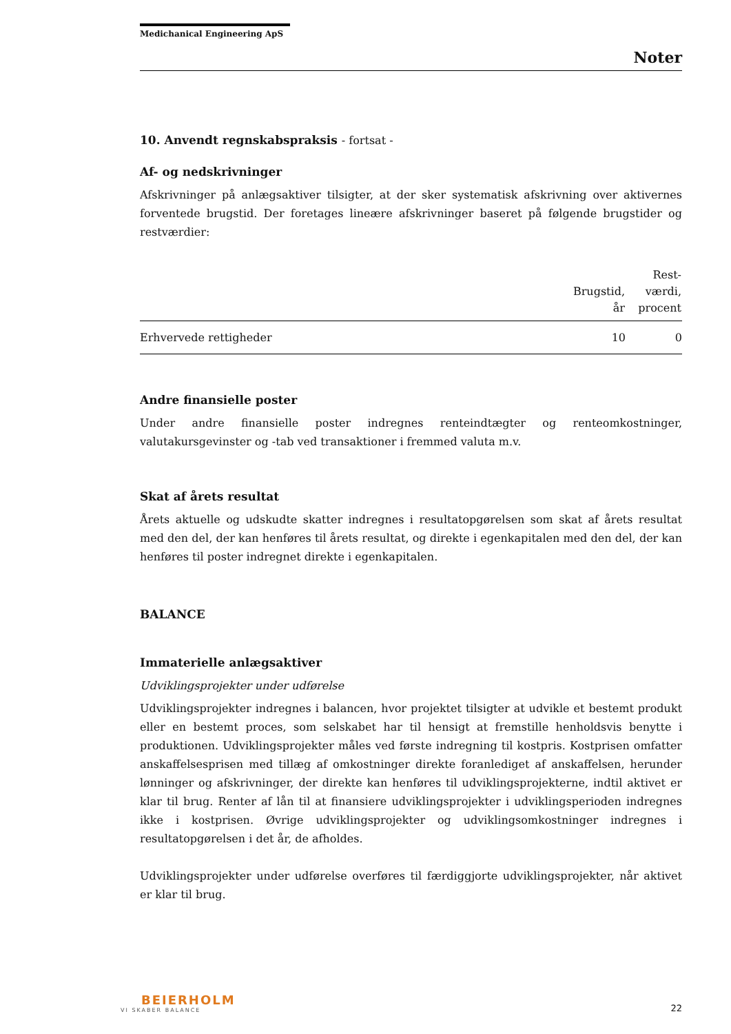Medichanical Engineering ApS
Noter
10. Anvendt regnskabspraksis - fortsat -
Af- og nedskrivninger
Afskrivninger på anlægsaktiver tilsigter, at der sker systematisk afskrivning over aktivernes forventede brugstid. Der foretages lineære afskrivninger baseret på følgende brugstider og restværdier:
| | Brugstid, år | Rest- værdi, procent |
| --- | --- | --- |
| Erhvervede rettigheder | 10 | 0 |
Andre finansielle poster
Under andre finansielle poster indregnes renteindtægter og renteomkostninger, valutakursgevinster og -tab ved transaktioner i fremmed valuta m.v.
Skat af årets resultat
Årets aktuelle og udskudte skatter indregnes i resultatopgørelsen som skat af årets resultat med den del, der kan henføres til årets resultat, og direkte i egenkapitalen med den del, der kan henføres til poster indregnet direkte i egenkapitalen.
BALANCE
Immaterielle anlægsaktiver
Udviklingsprojekter under udførelse
Udviklingsprojekter indregnes i balancen, hvor projektet tilsigter at udvikle et bestemt produkt eller en bestemt proces, som selskabet har til hensigt at fremstille henholdsvis benytte i produktionen. Udviklingsprojekter måles ved første indregning til kostpris. Kostprisen omfatter anskaffelsesprisen med tillæg af omkostninger direkte foranlediget af anskaffelsen, herunder lønninger og afskrivninger, der direkte kan henføres til udviklingsprojekterne, indtil aktivet er klar til brug. Renter af lån til at finansiere udviklingsprojekter i udviklingsperioden indregnes ikke i kostprisen. Øvrige udviklingsprojekter og udviklingsomkostninger indregnes i resultatopgørelsen i det år, de afholdes.
Udviklingsprojekter under udførelse overføres til færdiggjorte udviklingsprojekter, når aktivet er klar til brug.
BEIERHOLM
VI SKABER BALANCE
22